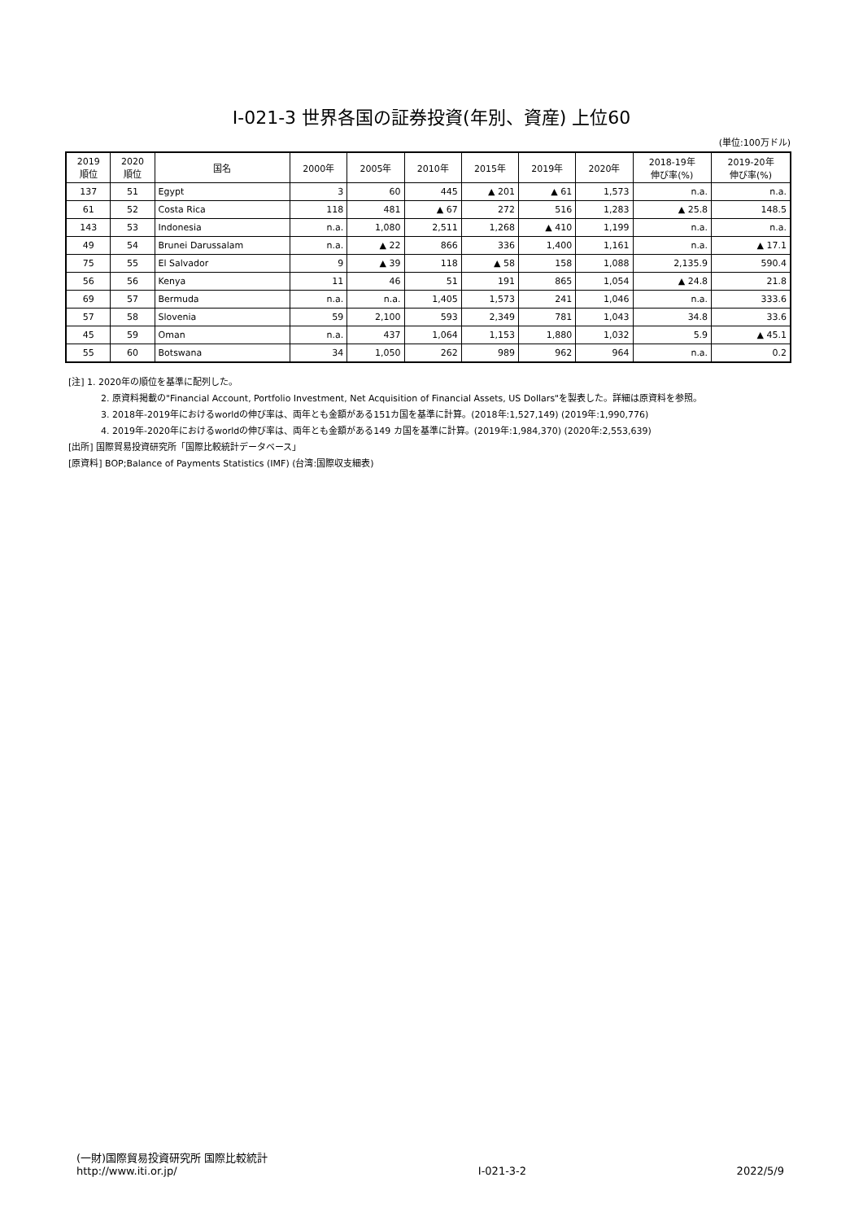Ⅰ-021-3 世界各国の証券投資(年別、資産) 上位60
(単位:100万ドル)
| 2019 順位 | 2020 順位 | 国名 | 2000年 | 2005年 | 2010年 | 2015年 | 2019年 | 2020年 | 2018-19年 伸び率(%) | 2019-20年 伸び率(%) |
| --- | --- | --- | --- | --- | --- | --- | --- | --- | --- | --- |
| 137 | 51 | Egypt | 3 | 60 | 445 | ▲ 201 | ▲ 61 | 1,573 | n.a. | n.a. |
| 61 | 52 | Costa Rica | 118 | 481 | ▲ 67 | 272 | 516 | 1,283 | ▲ 25.8 | 148.5 |
| 143 | 53 | Indonesia | n.a. | 1,080 | 2,511 | 1,268 | ▲ 410 | 1,199 | n.a. | n.a. |
| 49 | 54 | Brunei Darussalam | n.a. | ▲ 22 | 866 | 336 | 1,400 | 1,161 | n.a. | ▲ 17.1 |
| 75 | 55 | El Salvador | 9 | ▲ 39 | 118 | ▲ 58 | 158 | 1,088 | 2,135.9 | 590.4 |
| 56 | 56 | Kenya | 11 | 46 | 51 | 191 | 865 | 1,054 | ▲ 24.8 | 21.8 |
| 69 | 57 | Bermuda | n.a. | n.a. | 1,405 | 1,573 | 241 | 1,046 | n.a. | 333.6 |
| 57 | 58 | Slovenia | 59 | 2,100 | 593 | 2,349 | 781 | 1,043 | 34.8 | 33.6 |
| 45 | 59 | Oman | n.a. | 437 | 1,064 | 1,153 | 1,880 | 1,032 | 5.9 | ▲ 45.1 |
| 55 | 60 | Botswana | 34 | 1,050 | 262 | 989 | 962 | 964 | n.a. | 0.2 |
[注] 1. 2020年の順位を基準に配列した。
2. 原資料掲載の"Financial Account, Portfolio Investment, Net Acquisition of Financial Assets, US Dollars"を製表した。詳細は原資料を参照。
3. 2018年-2019年におけるworldの伸び率は、両年とも金額がある151カ国を基準に計算。(2018年:1,527,149) (2019年:1,990,776)
4. 2019年-2020年におけるworldの伸び率は、両年とも金額がある149 カ国を基準に計算。(2019年:1,984,370) (2020年:2,553,639)
[出所] 国際貿易投資研究所「国際比較統計データベース」
[原資料] BOP;Balance of Payments Statistics (IMF) (台湾:国際収支細表)
(一財)国際貿易投資研究所 国際比較統計
http://www.iti.or.jp/
Ⅰ-021-3-2
2022/5/9